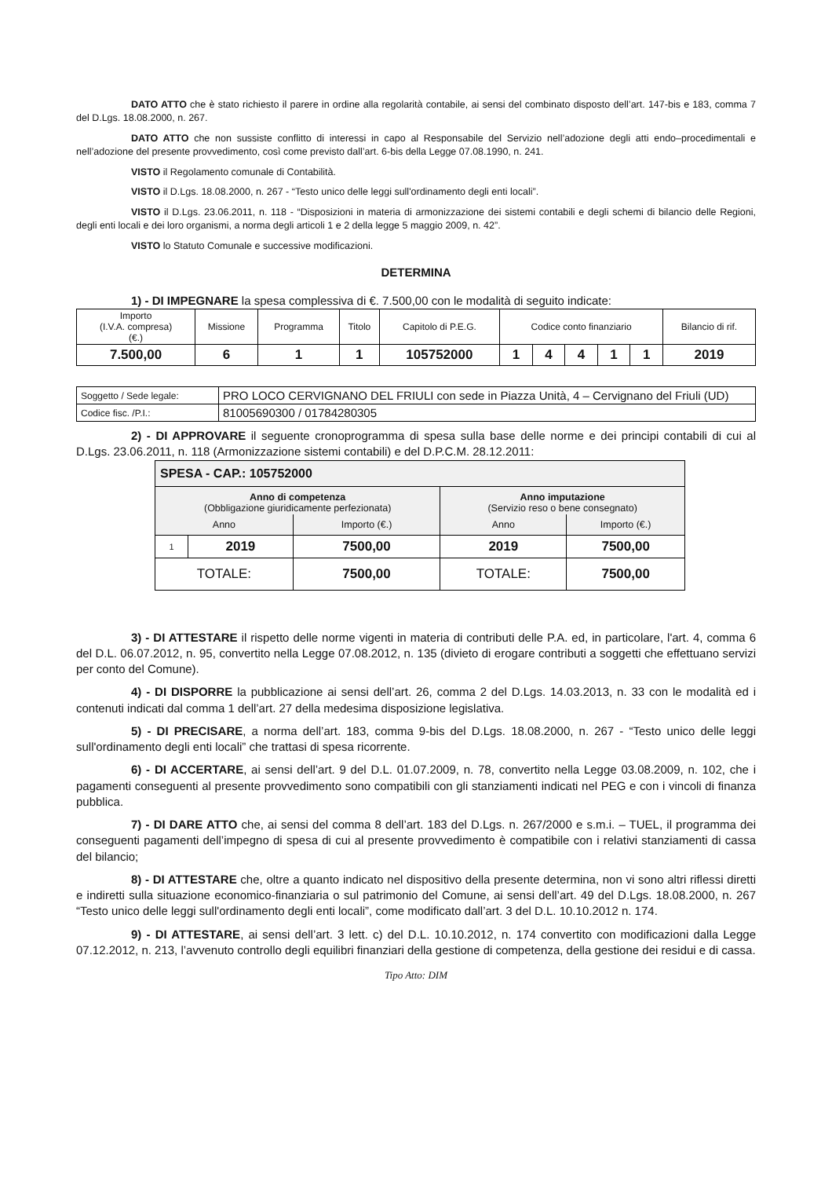DATO ATTO che è stato richiesto il parere in ordine alla regolarità contabile, ai sensi del combinato disposto dell’art. 147-bis e 183, comma 7 del D.Lgs. 18.08.2000, n. 267.
DATO ATTO che non sussiste conflitto di interessi in capo al Responsabile del Servizio nell’adozione degli atti endo–procedimentali e nell’adozione del presente provvedimento, così come previsto dall’art. 6-bis della Legge 07.08.1990, n. 241.
VISTO il Regolamento comunale di Contabilità.
VISTO il D.Lgs. 18.08.2000, n. 267 - “Testo unico delle leggi sull'ordinamento degli enti locali”.
VISTO il D.Lgs. 23.06.2011, n. 118 - “Disposizioni in materia di armonizzazione dei sistemi contabili e degli schemi di bilancio delle Regioni, degli enti locali e dei loro organismi, a norma degli articoli 1 e 2 della legge 5 maggio 2009, n. 42”.
VISTO lo Statuto Comunale e successive modificazioni.
DETERMINA
1) - DI IMPEGNARE la spesa complessiva di €. 7.500,00 con le modalità di seguito indicate:
| Importo (I.V.A. compresa) (€.) | Missione | Programma | Titolo | Capitolo di P.E.G. | Codice conto finanziario | | | | | Bilancio di rif. |
| --- | --- | --- | --- | --- | --- | --- | --- | --- | --- | --- |
| 7.500,00 | 6 | 1 | 1 | 105752000 | 1 | 4 | 4 | 1 | 1 | 2019 |
| Soggetto / Sede legale: | PRO LOCO CERVIGNANO DEL FRIULI con sede in Piazza Unità, 4 – Cervignano del Friuli (UD) |
| Codice fisc. /P.I.: | 81005690300 / 01784280305 |
2) - DI APPROVARE il seguente cronoprogramma di spesa sulla base delle norme e dei principi contabili di cui al D.Lgs. 23.06.2011, n. 118 (Armonizzazione sistemi contabili) e del D.P.C.M. 28.12.2011:
| SPESA - CAP.: 105752000 | | | | |
| Anno di competenza (Obbligazione giuridicamente perfezionata) | | | Anno imputazione (Servizio reso o bene consegnato) | |
| Anno | | Importo (€.) | Anno | Importo (€.) |
| 1 | 2019 | 7500,00 | 2019 | 7500,00 |
| TOTALE: | | 7500,00 | TOTALE: | 7500,00 |
3) - DI ATTESTARE il rispetto delle norme vigenti in materia di contributi delle P.A. ed, in particolare, l'art. 4, comma 6 del D.L. 06.07.2012, n. 95, convertito nella Legge 07.08.2012, n. 135 (divieto di erogare contributi a soggetti che effettuano servizi per conto del Comune).
4) - DI DISPORRE la pubblicazione ai sensi dell’art. 26, comma 2 del D.Lgs. 14.03.2013, n. 33 con le modalità ed i contenuti indicati dal comma 1 dell’art. 27 della medesima disposizione legislativa.
5) - DI PRECISARE, a norma dell’art. 183, comma 9-bis del D.Lgs. 18.08.2000, n. 267 - “Testo unico delle leggi sull'ordinamento degli enti locali” che trattasi di spesa ricorrente.
6) - DI ACCERTARE, ai sensi dell’art. 9 del D.L. 01.07.2009, n. 78, convertito nella Legge 03.08.2009, n. 102, che i pagamenti conseguenti al presente provvedimento sono compatibili con gli stanziamenti indicati nel PEG e con i vincoli di finanza pubblica.
7) - DI DARE ATTO che, ai sensi del comma 8 dell’art. 183 del D.Lgs. n. 267/2000 e s.m.i. – TUEL, il programma dei conseguenti pagamenti dell’impegno di spesa di cui al presente provvedimento è compatibile con i relativi stanziamenti di cassa del bilancio;
8) - DI ATTESTARE che, oltre a quanto indicato nel dispositivo della presente determina, non vi sono altri riflessi diretti e indiretti sulla situazione economico-finanziaria o sul patrimonio del Comune, ai sensi dell’art. 49 del D.Lgs. 18.08.2000, n. 267 “Testo unico delle leggi sull'ordinamento degli enti locali”, come modificato dall’art. 3 del D.L. 10.10.2012 n. 174.
9) - DI ATTESTARE, ai sensi dell’art. 3 lett. c) del D.L. 10.10.2012, n. 174 convertito con modificazioni dalla Legge 07.12.2012, n. 213, l’avvenuto controllo degli equilibri finanziari della gestione di competenza, della gestione dei residui e di cassa.
Tipo Atto: DIM